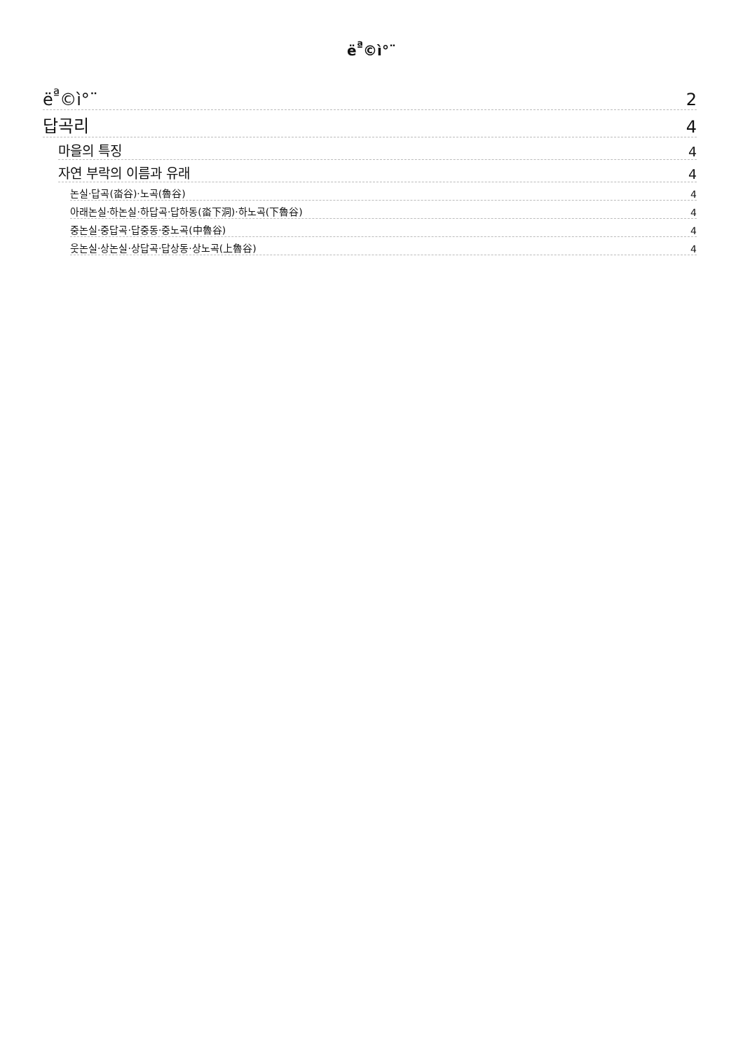ë<sup>ª</sup>©ì°¨
ë<sup>ª</sup>©ì°¨ 2
답곡리 4
마을의 특징 4
자연 부락의 이름과 유래 4
논실·답곡(畓谷)·노곡(魯谷) 4
아래논실·하논실·하답곡·답하동(畓下洞)·하노곡(下魯谷) 4
중논실·중답곡·답중동·중노곡(中魯谷) 4
웃논실·상논실·상답곡·답상동·상노곡(上魯谷) 4